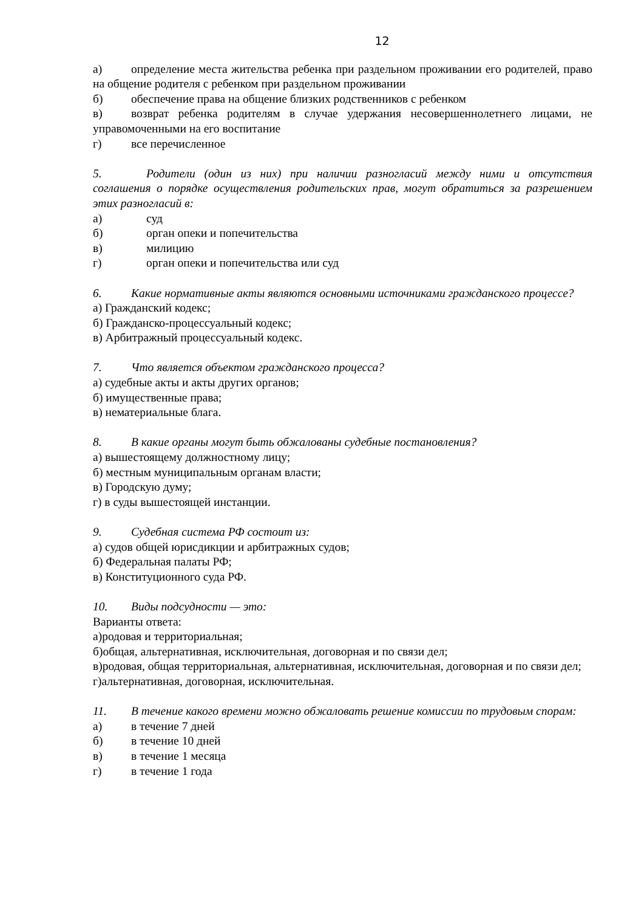12
а) определение места жительства ребенка при раздельном проживании его родителей, право на общение родителя с ребенком при раздельном проживании
б) обеспечение права на общение близких родственников с ребенком
в) возврат ребенка родителям в случае удержания несовершеннолетнего лицами, не управомоченными на его воспитание
г) все перечисленное
5. Родители (один из них) при наличии разногласий между ними и отсутствия соглашения о порядке осуществления родительских прав, могут обратиться за разрешением этих разногласий в:
а) суд
б) орган опеки и попечительства
в) милицию
г) орган опеки и попечительства или суд
6. Какие нормативные акты являются основными источниками гражданского процессе?
а) Гражданский кодекс;
б) Гражданско-процессуальный кодекс;
в) Арбитражный процессуальный кодекс.
7. Что является объектом гражданского процесса?
а) судебные акты и акты других органов;
б) имущественные права;
в) нематериальные блага.
8. В какие органы могут быть обжалованы судебные постановления?
а) вышестоящему должностному лицу;
б) местным муниципальным органам власти;
в) Городскую думу;
г) в суды вышестоящей инстанции.
9. Судебная система РФ состоит из:
а) судов общей юрисдикции и арбитражных судов;
б) Федеральная палаты РФ;
в) Конституционного суда РФ.
10. Виды подсудности — это:
Варианты ответа:
а)родовая и территориальная;
б)общая, альтернативная, исключительная, договорная и по связи дел;
в)родовая, общая территориальная, альтернативная, исключительная, договорная и по связи дел;
г)альтернативная, договорная, исключительная.
11. В течение какого времени можно обжаловать решение комиссии по трудовым спорам:
а) в течение 7 дней
б) в течение 10 дней
в) в течение 1 месяца
г) в течение 1 года